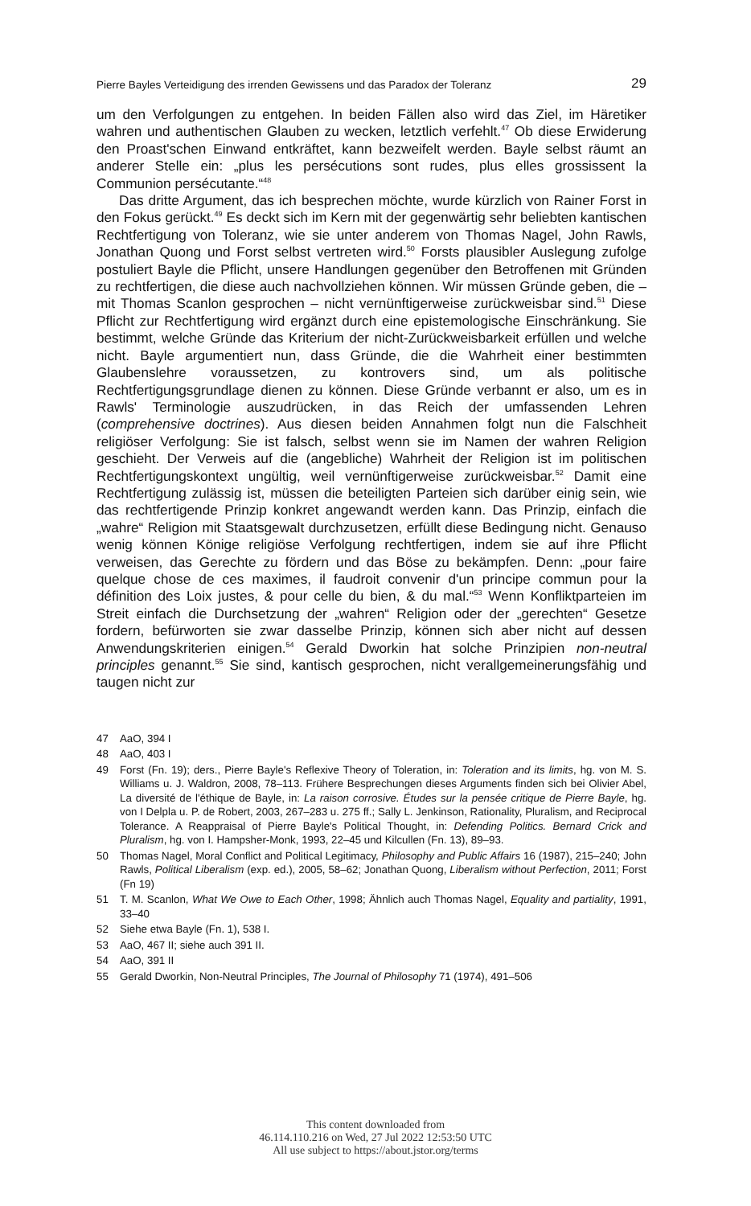Pierre Bayles Verteidigung des irrenden Gewissens und das Paradox der Toleranz 29
um den Verfolgungen zu entgehen. In beiden Fällen also wird das Ziel, im Häretiker wahren und authentischen Glauben zu wecken, letztlich verfehlt.<sup>47</sup> Ob diese Erwiderung den Proast'schen Einwand entkräftet, kann bezweifelt werden. Bayle selbst räumt an anderer Stelle ein: „plus les persécutions sont rudes, plus elles grossissent la Communion persécutante.“<sup>48</sup>
Das dritte Argument, das ich besprechen möchte, wurde kürzlich von Rainer Forst in den Fokus gerückt.<sup>49</sup> Es deckt sich im Kern mit der gegenwärtig sehr beliebten kantischen Rechtfertigung von Toleranz, wie sie unter anderem von Thomas Nagel, John Rawls, Jonathan Quong und Forst selbst vertreten wird.<sup>50</sup> Forsts plausibler Auslegung zufolge postuliert Bayle die Pflicht, unsere Handlungen gegenüber den Betroffenen mit Gründen zu rechtfertigen, die diese auch nachvollziehen können. Wir müssen Gründe geben, die – mit Thomas Scanlon gesprochen – nicht vernünftigerweise zurückweisbar sind.<sup>51</sup> Diese Pflicht zur Rechtfertigung wird ergänzt durch eine epistemologische Einschränkung. Sie bestimmt, welche Gründe das Kriterium der nicht-Zurückweisbarkeit erfüllen und welche nicht. Bayle argumentiert nun, dass Gründe, die die Wahrheit einer bestimmten Glaubenslehre voraussetzen, zu kontrovers sind, um als politische Rechtfertigungsgrundlage dienen zu können. Diese Gründe verbannt er also, um es in Rawls' Terminologie auszudrücken, in das Reich der umfassenden Lehren (comprehensive doctrines). Aus diesen beiden Annahmen folgt nun die Falschheit religiöser Verfolgung: Sie ist falsch, selbst wenn sie im Namen der wahren Religion geschieht. Der Verweis auf die (angebliche) Wahrheit der Religion ist im politischen Rechtfertigungskontext ungültig, weil vernünftigerweise zurückweisbar.<sup>52</sup> Damit eine Rechtfertigung zulässig ist, müssen die beteiligten Parteien sich darüber einig sein, wie das rechtfertigende Prinzip konkret angewandt werden kann. Das Prinzip, einfach die „wahre“ Religion mit Staatsgewalt durchzusetzen, erfüllt diese Bedingung nicht. Genauso wenig können Könige religiöse Verfolgung rechtfertigen, indem sie auf ihre Pflicht verweisen, das Gerechte zu fördern und das Böse zu bekämpfen. Denn: „pour faire quelque chose de ces maximes, il faudroit convenir d'un principe commun pour la définition des Loix justes, & pour celle du bien, & du mal.“<sup>53</sup> Wenn Konfliktparteien im Streit einfach die Durchsetzung der „wahren“ Religion oder der „gerechten“ Gesetze fordern, befürworten sie zwar dasselbe Prinzip, können sich aber nicht auf dessen Anwendungskriterien einigen.<sup>54</sup> Gerald Dworkin hat solche Prinzipien non-neutral principles genannt.<sup>55</sup> Sie sind, kantisch gesprochen, nicht verallgemeinerungsfähig und taugen nicht zur
47 AaO, 394 I
48 AaO, 403 I
49 Forst (Fn. 19); ders., Pierre Bayle's Reflexive Theory of Toleration, in: Toleration and its limits, hg. von M. S. Williams u. J. Waldron, 2008, 78–113. Frühere Besprechungen dieses Arguments finden sich bei Olivier Abel, La diversité de l'éthique de Bayle, in: La raison corrosive. Études sur la pensée critique de Pierre Bayle, hg. von I Delpla u. P. de Robert, 2003, 267–283 u. 275 ff.; Sally L. Jenkinson, Rationality, Pluralism, and Reciprocal Tolerance. A Reappraisal of Pierre Bayle's Political Thought, in: Defending Politics. Bernard Crick and Pluralism, hg. von I. Hampsher-Monk, 1993, 22–45 und Kilcullen (Fn. 13), 89–93.
50 Thomas Nagel, Moral Conflict and Political Legitimacy, Philosophy and Public Affairs 16 (1987), 215–240; John Rawls, Political Liberalism (exp. ed.), 2005, 58–62; Jonathan Quong, Liberalism without Perfection, 2011; Forst (Fn 19)
51 T. M. Scanlon, What We Owe to Each Other, 1998; Ähnlich auch Thomas Nagel, Equality and partiality, 1991, 33–40
52 Siehe etwa Bayle (Fn. 1), 538 I.
53 AaO, 467 II; siehe auch 391 II.
54 AaO, 391 II
55 Gerald Dworkin, Non-Neutral Principles, The Journal of Philosophy 71 (1974), 491–506
This content downloaded from
46.114.110.216 on Wed, 27 Jul 2022 12:53:50 UTC
All use subject to https://about.jstor.org/terms